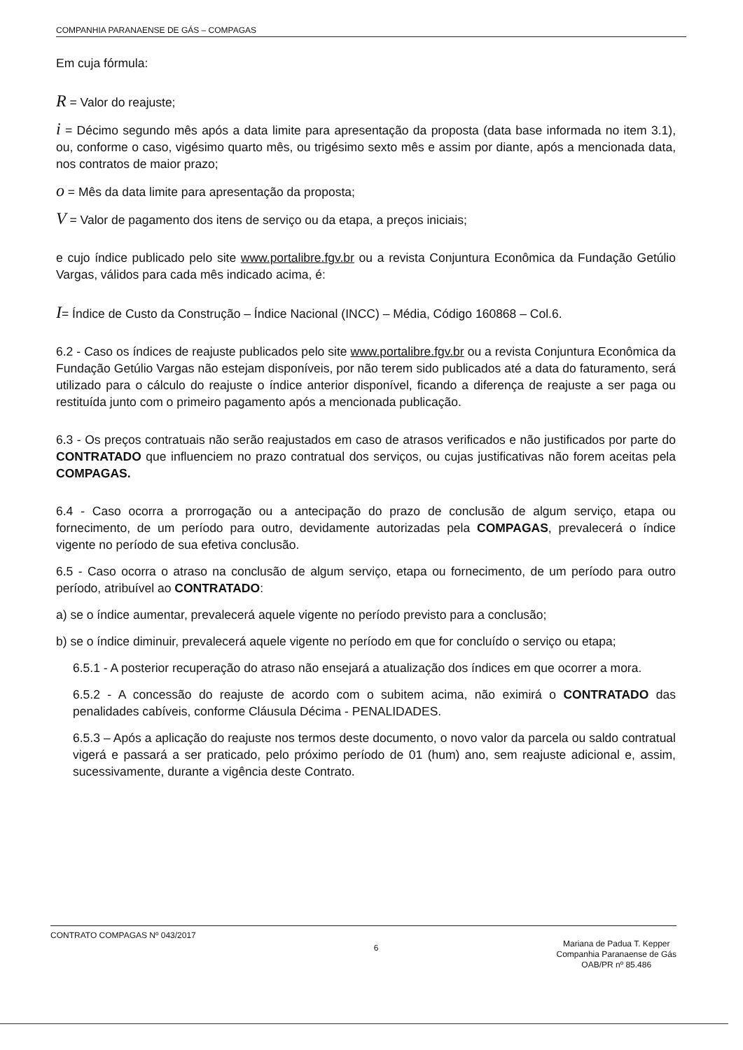COMPANHIA PARANAENSE DE GÁS – COMPAGAS
Em cuja fórmula:
R = Valor do reajuste;
i = Décimo segundo mês após a data limite para apresentação da proposta (data base informada no item 3.1), ou, conforme o caso, vigésimo quarto mês, ou trigésimo sexto mês e assim por diante, após a mencionada data, nos contratos de maior prazo;
o = Mês da data limite para apresentação da proposta;
V = Valor de pagamento dos itens de serviço ou da etapa, a preços iniciais;
e cujo índice publicado pelo site www.portalibre.fgv.br ou a revista Conjuntura Econômica da Fundação Getúlio Vargas, válidos para cada mês indicado acima, é:
I= Índice de Custo da Construção – Índice Nacional (INCC) – Média, Código 160868 – Col.6.
6.2 - Caso os índices de reajuste publicados pelo site www.portalibre.fgv.br ou a revista Conjuntura Econômica da Fundação Getúlio Vargas não estejam disponíveis, por não terem sido publicados até a data do faturamento, será utilizado para o cálculo do reajuste o índice anterior disponível, ficando a diferença de reajuste a ser paga ou restituída junto com o primeiro pagamento após a mencionada publicação.
6.3 - Os preços contratuais não serão reajustados em caso de atrasos verificados e não justificados por parte do CONTRATADO que influenciem no prazo contratual dos serviços, ou cujas justificativas não forem aceitas pela COMPAGAS.
6.4 - Caso ocorra a prorrogação ou a antecipação do prazo de conclusão de algum serviço, etapa ou fornecimento, de um período para outro, devidamente autorizadas pela COMPAGAS, prevalecerá o índice vigente no período de sua efetiva conclusão.
6.5 - Caso ocorra o atraso na conclusão de algum serviço, etapa ou fornecimento, de um período para outro período, atribuível ao CONTRATADO:
a) se o índice aumentar, prevalecerá aquele vigente no período previsto para a conclusão;
b) se o índice diminuir, prevalecerá aquele vigente no período em que for concluído o serviço ou etapa;
6.5.1 - A posterior recuperação do atraso não ensejará a atualização dos índices em que ocorrer a mora.
6.5.2 - A concessão do reajuste de acordo com o subitem acima, não eximirá o CONTRATADO das penalidades cabíveis, conforme Cláusula Décima - PENALIDADES.
6.5.3 – Após a aplicação do reajuste nos termos deste documento, o novo valor da parcela ou saldo contratual vigerá e passará a ser praticado, pelo próximo período de 01 (hum) ano, sem reajuste adicional e, assim, sucessivamente, durante a vigência deste Contrato.
CONTRATO COMPAGAS Nº 043/2017
6
Mariana de Padua T. Kepper
Companhia Paranaense de Gás
OAB/PR nº 85.486